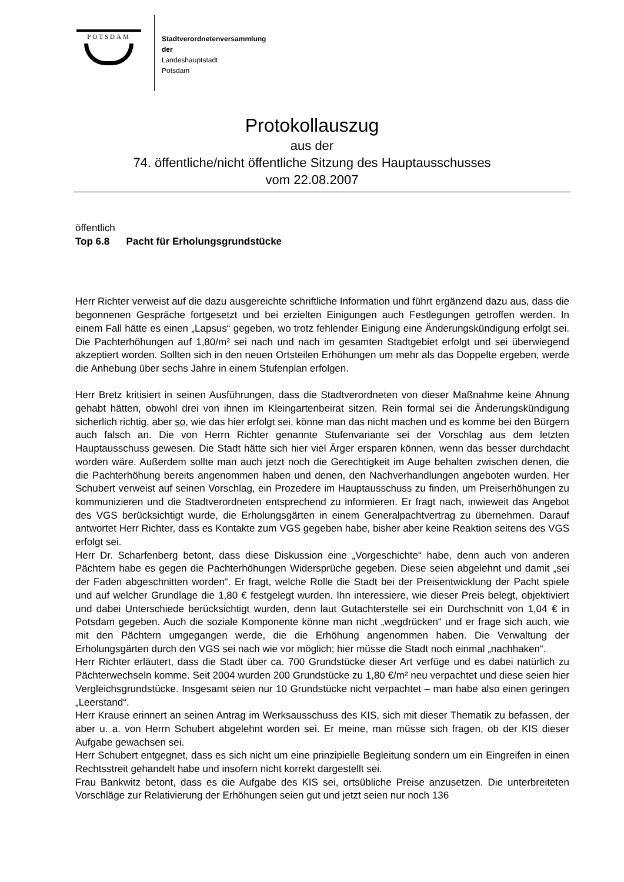POTSDAM
Stadtverordnetenversammlung
der
Landeshauptstadt
Potsdam
Protokollauszug
aus der
74. öffentliche/nicht öffentliche Sitzung des Hauptausschusses
vom 22.08.2007
öffentlich
Top 6.8 Pacht für Erholungsgrundstücke
Herr Richter verweist auf die dazu ausgereichte schriftliche Information und führt ergänzend dazu aus, dass die begonnenen Gespräche fortgesetzt und bei erzielten Einigungen auch Festlegungen getroffen werden. In einem Fall hätte es einen „Lapsus“ gegeben, wo trotz fehlender Einigung eine Änderungskündigung erfolgt sei. Die Pachterhöhungen auf 1,80/m² sei nach und nach im gesamten Stadtgebiet erfolgt und sei überwiegend akzeptiert worden. Sollten sich in den neuen Ortsteilen Erhöhungen um mehr als das Doppelte ergeben, werde die Anhebung über sechs Jahre in einem Stufenplan erfolgen.
Herr Bretz kritisiert in seinen Ausführungen, dass die Stadtverordneten von dieser Maßnahme keine Ahnung gehabt hätten, obwohl drei von ihnen im Kleingartenbeirat sitzen. Rein formal sei die Änderungskündigung sicherlich richtig, aber so, wie das hier erfolgt sei, könne man das nicht machen und es komme bei den Bürgern auch falsch an. Die von Herrn Richter genannte Stufenvariante sei der Vorschlag aus dem letzten Hauptausschuss gewesen. Die Stadt hätte sich hier viel Ärger ersparen können, wenn das besser durchdacht worden wäre. Außerdem sollte man auch jetzt noch die Gerechtigkeit im Auge behalten zwischen denen, die die Pachterhöhung bereits angenommen haben und denen, den Nachverhandlungen angeboten wurden. Her Schubert verweist auf seinen Vorschlag, ein Prozedere im Hauptausschuss zu finden, um Preiserhöhungen zu kommunizieren und die Stadtverordneten entsprechend zu informieren. Er fragt nach, inwieweit das Angebot des VGS berücksichtigt wurde, die Erholungsgärten in einem Generalpachtvertrag zu übernehmen. Darauf antwortet Herr Richter, dass es Kontakte zum VGS gegeben habe, bisher aber keine Reaktion seitens des VGS erfolgt sei.
Herr Dr. Scharfenberg betont, dass diese Diskussion eine „Vorgeschichte“ habe, denn auch von anderen Pächtern habe es gegen die Pachterhöhungen Widersprüche gegeben. Diese seien abgelehnt und damit „sei der Faden abgeschnitten worden“. Er fragt, welche Rolle die Stadt bei der Preisentwicklung der Pacht spiele und auf welcher Grundlage die 1,80 € festgelegt wurden. Ihn interessiere, wie dieser Preis belegt, objektiviert und dabei Unterschiede berücksichtigt wurden, denn laut Gutachterstelle sei ein Durchschnitt von 1,04 € in Potsdam gegeben. Auch die soziale Komponente könne man nicht „wegdrücken“ und er frage sich auch, wie mit den Pächtern umgegangen werde, die die Erhöhung angenommen haben. Die Verwaltung der Erholungsgärten durch den VGS sei nach wie vor möglich; hier müsse die Stadt noch einmal „nachhaken“.
Herr Richter erläutert, dass die Stadt über ca. 700 Grundstücke dieser Art verfüge und es dabei natürlich zu Pächterwechseln komme. Seit 2004 wurden 200 Grundstücke zu 1,80 €/m² neu verpachtet und diese seien hier Vergleichsgrundstücke. Insgesamt seien nur 10 Grundstücke nicht verpachtet – man habe also einen geringen „Leerstand“.
Herr Krause erinnert an seinen Antrag im Werksausschuss des KIS, sich mit dieser Thematik zu befassen, der aber u. a. von Herrn Schubert abgelehnt worden sei. Er meine, man müsse sich fragen, ob der KIS dieser Aufgabe gewachsen sei.
Herr Schubert entgegnet, dass es sich nicht um eine prinzipielle Begleitung sondern um ein Eingreifen in einen Rechtsstreit gehandelt habe und insofern nicht korrekt dargestellt sei.
Frau Bankwitz betont, dass es die Aufgabe des KIS sei, ortsübliche Preise anzusetzen. Die unterbreiteten Vorschläge zur Relativierung der Erhöhungen seien gut und jetzt seien nur noch 136